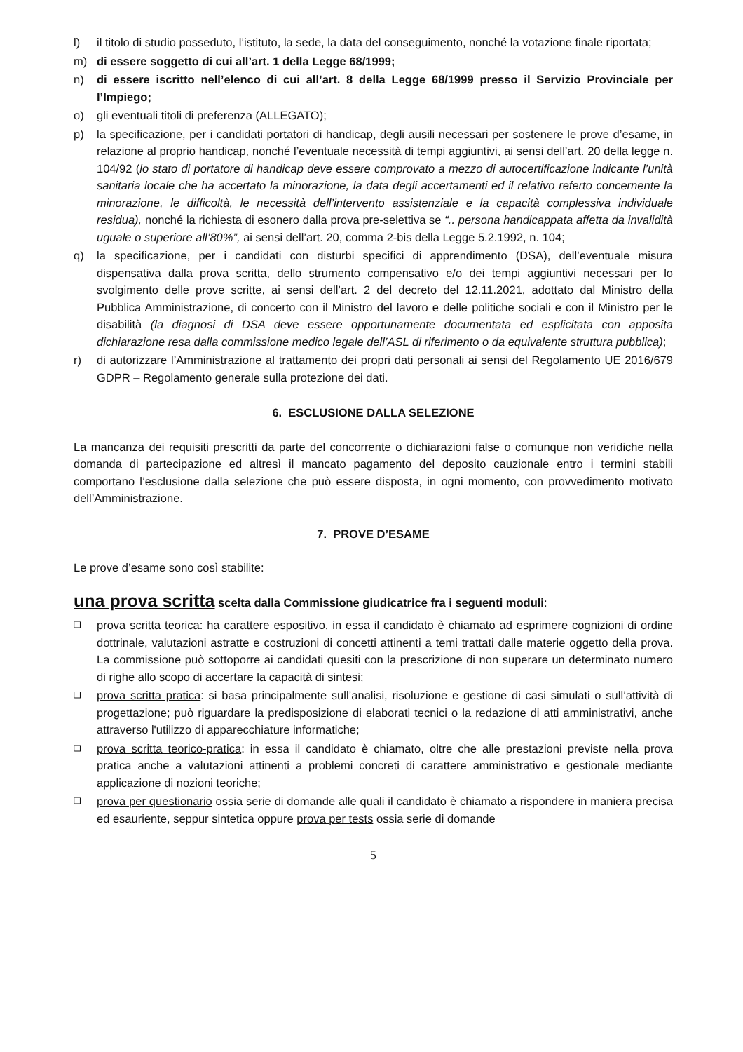l) il titolo di studio posseduto, l’istituto, la sede, la data del conseguimento, nonché la votazione finale riportata;
m) di essere soggetto di cui all’art. 1 della Legge 68/1999;
n) di essere iscritto nell’elenco di cui all’art. 8 della Legge 68/1999 presso il Servizio Provinciale per l’Impiego;
o) gli eventuali titoli di preferenza (ALLEGATO);
p) la specificazione, per i candidati portatori di handicap, degli ausili necessari per sostenere le prove d’esame, in relazione al proprio handicap, nonché l’eventuale necessità di tempi aggiuntivi, ai sensi dell’art. 20 della legge n. 104/92 (lo stato di portatore di handicap deve essere comprovato a mezzo di autocertificazione indicante l’unità sanitaria locale che ha accertato la minorazione, la data degli accertamenti ed il relativo referto concernente la minorazione, le difficoltà, le necessità dell’intervento assistenziale e la capacità complessiva individuale residua), nonché la richiesta di esonero dalla prova pre-selettiva se “.. persona handicappata affetta da invalidità uguale o superiore all’80%”, ai sensi dell’art. 20, comma 2-bis della Legge 5.2.1992, n. 104;
q) la specificazione, per i candidati con disturbi specifici di apprendimento (DSA), dell’eventuale misura dispensativa dalla prova scritta, dello strumento compensativo e/o dei tempi aggiuntivi necessari per lo svolgimento delle prove scritte, ai sensi dell’art. 2 del decreto del 12.11.2021, adottato dal Ministro della Pubblica Amministrazione, di concerto con il Ministro del lavoro e delle politiche sociali e con il Ministro per le disabilità (la diagnosi di DSA deve essere opportunamente documentata ed esplicitata con apposita dichiarazione resa dalla commissione medico legale dell’ASL di riferimento o da equivalente struttura pubblica);
r) di autorizzare l’Amministrazione al trattamento dei propri dati personali ai sensi del Regolamento UE 2016/679 GDPR – Regolamento generale sulla protezione dei dati.
6. ESCLUSIONE DALLA SELEZIONE
La mancanza dei requisiti prescritti da parte del concorrente o dichiarazioni false o comunque non veridiche nella domanda di partecipazione ed altresì il mancato pagamento del deposito cauzionale entro i termini stabili comportano l’esclusione dalla selezione che può essere disposta, in ogni momento, con provvedimento motivato dell’Amministrazione.
7. PROVE D’ESAME
Le prove d’esame sono così stabilite:
una prova scritta scelta dalla Commissione giudicatrice fra i seguenti moduli:
❑ prova scritta teorica: ha carattere espositivo, in essa il candidato è chiamato ad esprimere cognizioni di ordine dottrinale, valutazioni astratte e costruzioni di concetti attinenti a temi trattati dalle materie oggetto della prova. La commissione può sottoporre ai candidati quesiti con la prescrizione di non superare un determinato numero di righe allo scopo di accertare la capacità di sintesi;
❑ prova scritta pratica: si basa principalmente sull’analisi, risoluzione e gestione di casi simulati o sull’attività di progettazione; può riguardare la predisposizione di elaborati tecnici o la redazione di atti amministrativi, anche attraverso l'utilizzo di apparecchiature informatiche;
❑ prova scritta teorico-pratica: in essa il candidato è chiamato, oltre che alle prestazioni previste nella prova pratica anche a valutazioni attinenti a problemi concreti di carattere amministrativo e gestionale mediante applicazione di nozioni teoriche;
❑ prova per questionario ossia serie di domande alle quali il candidato è chiamato a rispondere in maniera precisa ed esauriente, seppur sintetica oppure prova per tests ossia serie di domande
5